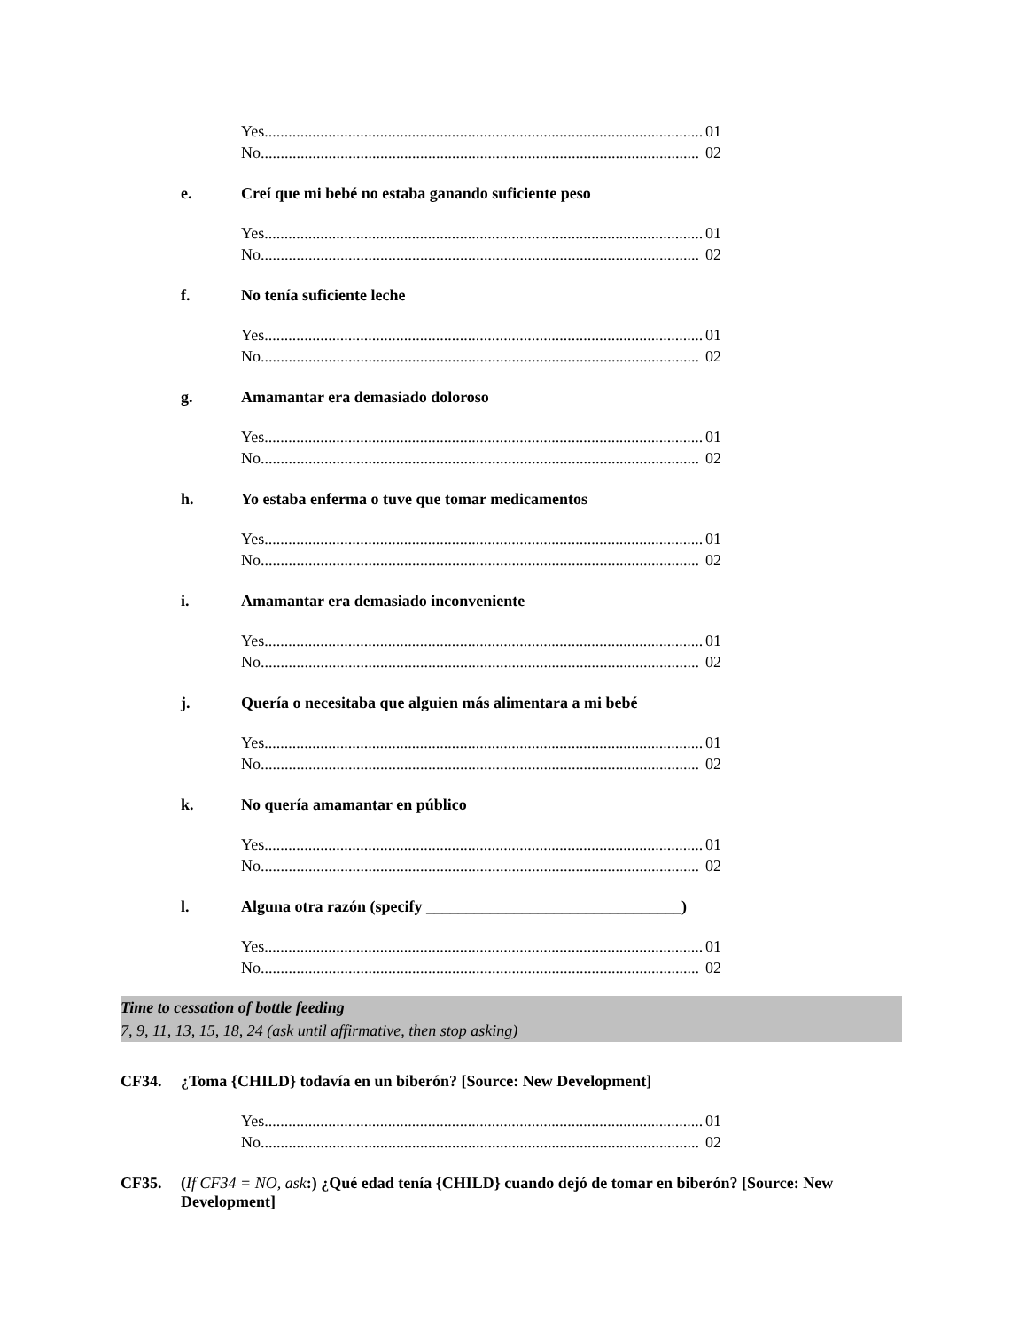Yes.............................................................................................................. 01
No.............................................................................................................. 02
e. Creí que mi bebé no estaba ganando suficiente peso
Yes.............................................................................................................. 01
No.............................................................................................................. 02
f. No tenía suficiente leche
Yes.............................................................................................................. 01
No.............................................................................................................. 02
g. Amamantar era demasiado doloroso
Yes.............................................................................................................. 01
No.............................................................................................................. 02
h. Yo estaba enferma o tuve que tomar medicamentos
Yes.............................................................................................................. 01
No.............................................................................................................. 02
i. Amamantar era demasiado inconveniente
Yes.............................................................................................................. 01
No.............................................................................................................. 02
j. Quería o necesitaba que alguien más alimentara a mi bebé
Yes.............................................................................................................. 01
No.............................................................................................................. 02
k. No quería amamantar en público
Yes.............................................................................................................. 01
No.............................................................................................................. 02
l. Alguna otra razón (specify ________________________________)
Yes.............................................................................................................. 01
No.............................................................................................................. 02
Time to cessation of bottle feeding
7, 9, 11, 13, 15, 18, 24 (ask until affirmative, then stop asking)
CF34. ¿Toma {CHILD} todavía en un biberón? [Source: New Development]
Yes.............................................................................................................. 01
No.............................................................................................................. 02
CF35. (If CF34 = NO, ask:) ¿Qué edad tenía {CHILD} cuando dejó de tomar en biberón? [Source: New Development]